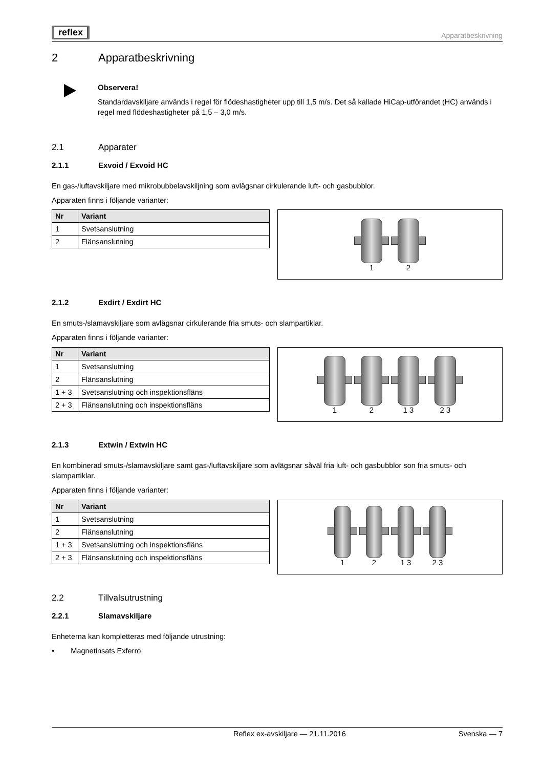reflex
Apparatbeskrivning
2 Apparatbeskrivning
Observera!
Standardavskiljare används i regel för flödeshastigheter upp till 1,5 m/s. Det så kallade HiCap-utförandet (HC) används i regel med flödeshastigheter på 1,5 – 3,0 m/s.
2.1 Apparater
2.1.1 Exvoid / Exvoid HC
En gas-/luftavskiljare med mikrobubbelavskiljning som avlägsnar cirkulerande luft- och gasbubblor.
Apparaten finns i följande varianter:
| Nr | Variant |
| --- | --- |
| 1 | Svetsanslutning |
| 2 | Flänsanslutning |
1
2
2.1.2 Exdirt / Exdirt HC
En smuts-/slamavskiljare som avlägsnar cirkulerande fria smuts- och slampartiklar.
Apparaten finns i följande varianter:
| Nr | Variant |
| --- | --- |
| 1 | Svetsanslutning |
| 2 | Flänsanslutning |
| 1 + 3 | Svetsanslutning och inspektionsfläns |
| 2 + 3 | Flänsanslutning och inspektionsfläns |
1
2
1 3
2 3
2.1.3 Extwin / Extwin HC
En kombinerad smuts-/slamavskiljare samt gas-/luftavskiljare som avlägsnar såväl fria luft- och gasbubblor son fria smuts- och slampartiklar.
Apparaten finns i följande varianter:
| Nr | Variant |
| --- | --- |
| 1 | Svetsanslutning |
| 2 | Flänsanslutning |
| 1 + 3 | Svetsanslutning och inspektionsfläns |
| 2 + 3 | Flänsanslutning och inspektionsfläns |
1
2
1 3
2 3
2.2 Tillvalsutrustning
2.2.1 Slamavskiljare
Enheterna kan kompletteras med följande utrustning:
• Magnetinsats Exferro
Reflex ex-avskiljare — 21.11.2016 Svenska — 7